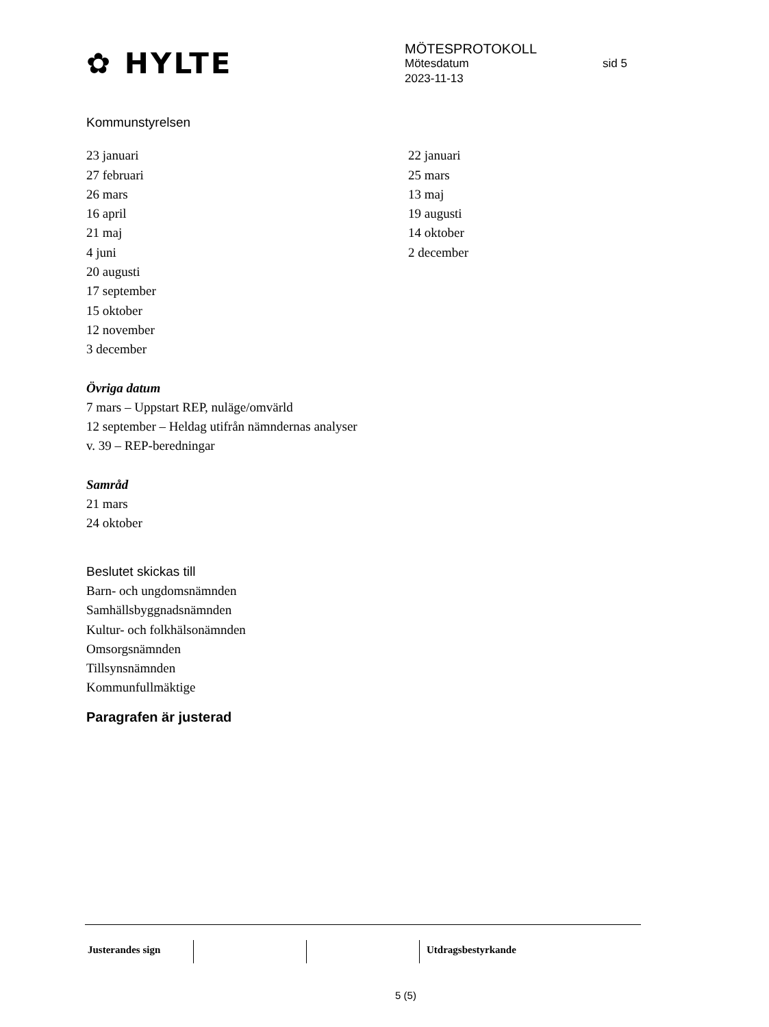✿ HYLTE
MÖTESPROTOKOLL
Mötesdatum sid 5
2023-11-13
Kommunstyrelsen
23 januari
27 februari
26 mars
16 april
21 maj
4 juni
20 augusti
17 september
15 oktober
12 november
3 december
22 januari
25 mars
13 maj
19 augusti
14 oktober
2 december
Övriga datum
7 mars – Uppstart REP, nuläge/omvärld
12 september – Heldag utifrån nämndernas analyser
v. 39 – REP-beredningar
Samråd
21 mars
24 oktober
Beslutet skickas till
Barn- och ungdomsnämnden
Samhällsbyggnadsnämnden
Kultur- och folkhälsonämnden
Omsorgsnämnden
Tillsynsnämnden
Kommunfullmäktige
Paragrafen är justerad
Justerandes sign Utdragsbestyrkande
5 (5)